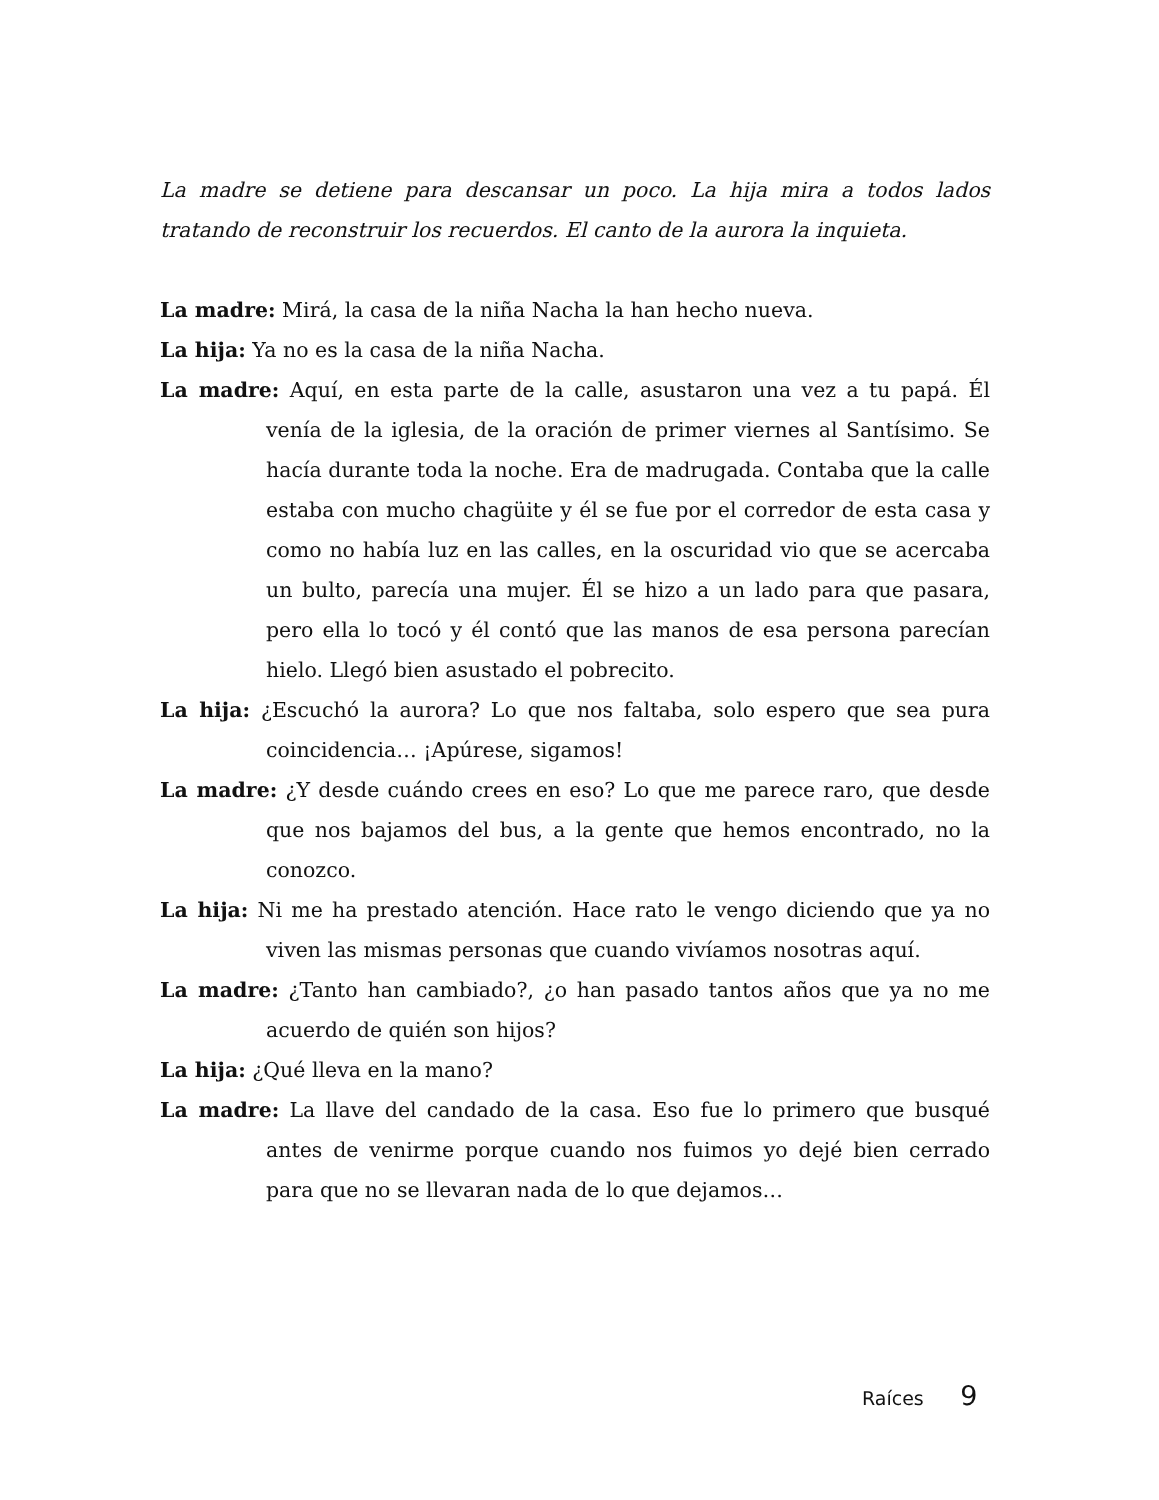La madre se detiene para descansar un poco. La hija mira a todos lados tratando de reconstruir los recuerdos. El canto de la aurora la inquieta.
La madre: Mirá, la casa de la niña Nacha la han hecho nueva.
La hija: Ya no es la casa de la niña Nacha.
La madre: Aquí, en esta parte de la calle, asustaron una vez a tu papá. Él venía de la iglesia, de la oración de primer viernes al Santísimo. Se hacía durante toda la noche. Era de madrugada. Contaba que la calle estaba con mucho chagüite y él se fue por el corredor de esta casa y como no había luz en las calles, en la oscuridad vio que se acercaba un bulto, parecía una mujer. Él se hizo a un lado para que pasara, pero ella lo tocó y él contó que las manos de esa persona parecían hielo. Llegó bien asustado el pobrecito.
La hija: ¿Escuchó la aurora? Lo que nos faltaba, solo espero que sea pura coincidencia… ¡Apúrese, sigamos!
La madre: ¿Y desde cuándo crees en eso? Lo que me parece raro, que desde que nos bajamos del bus, a la gente que hemos encontrado, no la conozco.
La hija: Ni me ha prestado atención. Hace rato le vengo diciendo que ya no viven las mismas personas que cuando vivíamos nosotras aquí.
La madre: ¿Tanto han cambiado?, ¿o han pasado tantos años que ya no me acuerdo de quién son hijos?
La hija: ¿Qué lleva en la mano?
La madre: La llave del candado de la casa. Eso fue lo primero que busqué antes de venirme porque cuando nos fuimos yo dejé bien cerrado para que no se llevaran nada de lo que dejamos…
Raíces 9